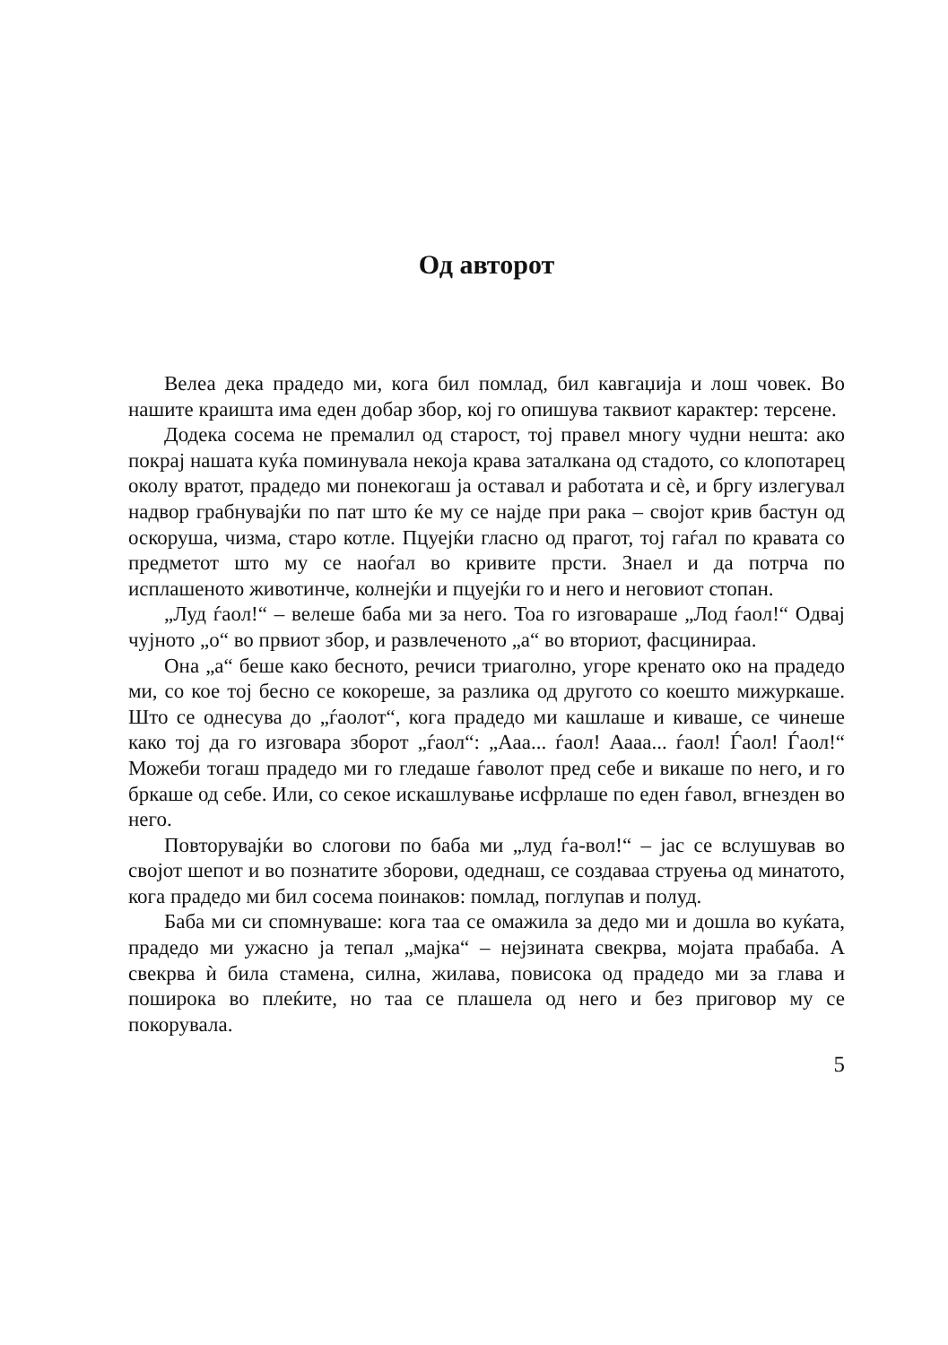Од авторот
Велеа дека прадедо ми, кога бил помлад, бил кавгаџија и лош човек. Во нашите краишта има еден добар збор, кој го опишува таквиот карактер: терсене.
Додека сосема не премалил од старост, тој правел многу чудни нешта: ако покрај нашата куќа поминувала некоја крава заталкана од стадото, со клопотарец околу вратот, прадедо ми понекогаш ја оставал и работата и сè, и бргу излегувал надвор грабнувајќи по пат што ќе му се најде при рака – својот крив бастун од оскоруша, чизма, старо котле. Пцуејќи гласно од прагот, тој гаѓал по кравата со предметот што му се наоѓал во кривите прсти. Знаел и да потрча по исплашеното животинче, колнејќи и пцуејќи го и него и неговиот стопан.
„Луд ѓаол!“ – велеше баба ми за него. Тоа го изговараше „Лод ѓаол!“ Одвај чујното „о“ во првиот збор, и развлеченото „а“ во вториот, фасцинираа.
Она „а“ беше како бесното, речиси триаголно, угоре кренато око на прадедо ми, со кое тој бесно се кокореше, за разлика од другото со коешто мижуркаше. Што се однесува до „ѓаолот“, кога прадедо ми кашлаше и киваше, се чинеше како тој да го изговара зборот „ѓаол“: „Ааа... ѓаол! Аааа... ѓаол! Ѓаол! Ѓаол!“ Можеби тогаш прадедо ми го гледаше ѓаволот пред себе и викаше по него, и го бркаше од себе. Или, со секое искашлување исфрлаше по еден ѓавол, вгнезден во него.
Повторувајќи во слогови по баба ми „луд ѓа-вол!“ – јас се вслушував во својот шепот и во познатите зборови, одеднаш, се создаваа струења од минатото, кога прадедо ми бил сосема поинаков: помлад, поглупав и полуд.
Баба ми си спомнуваше: кога таа се омажила за дедо ми и дошла во куќата, прадедо ми ужасно ја тепал „мајка“ – нејзината свекрва, мојата прабаба. А свекрва ѝ била стамена, силна, жилава, повисока од прадедо ми за глава и поширока во плеќите, но таа се плашела од него и без приговор му се покорувала.
5